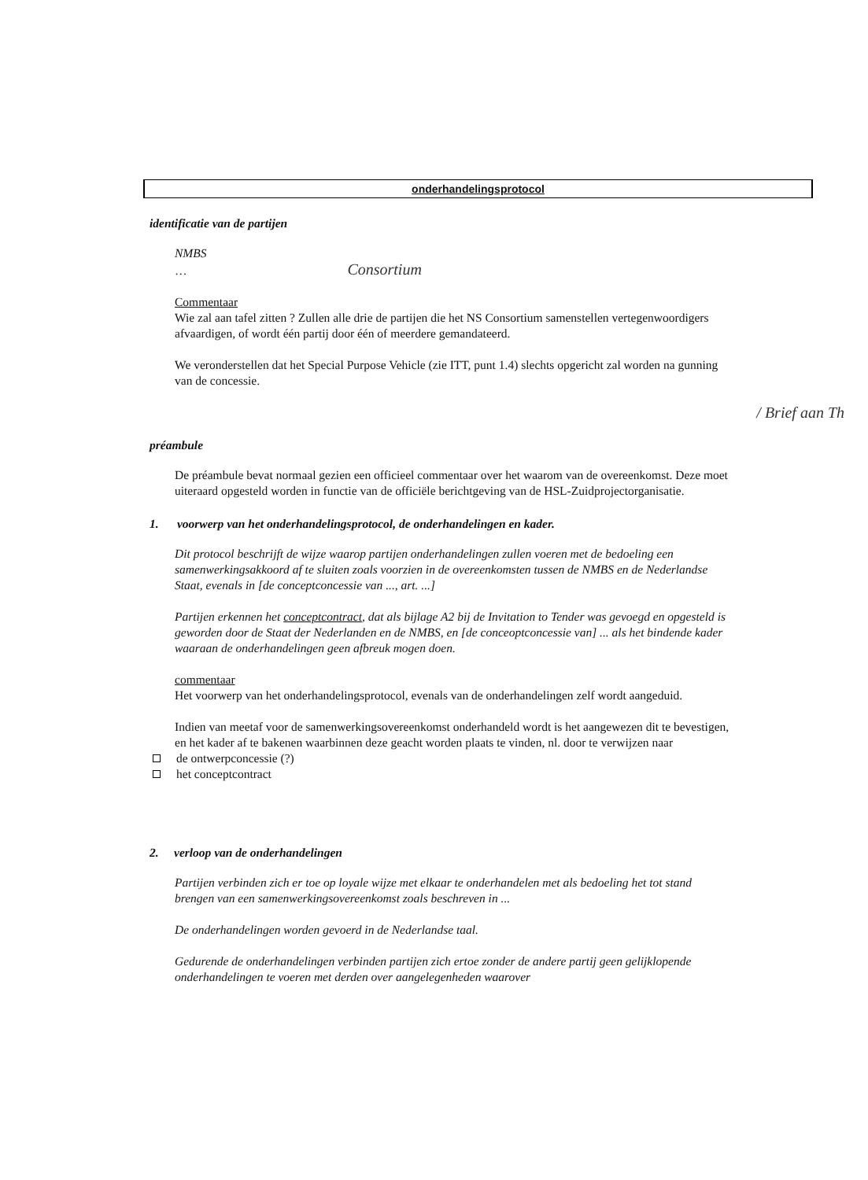onderhandelingsprotocol
identificatie van de partijen
NMBS
… Consortium
Commentaar
Wie zal aan tafel zitten ? Zullen alle drie de partijen die het NS Consortium samenstellen vertegenwoordigers afvaardigen, of wordt één partij door één of meerdere gemandateerd.
We veronderstellen dat het Special Purpose Vehicle (zie ITT, punt 1.4) slechts opgericht zal worden na gunning van de concessie.
/ Brief aan Th
préambule
De préambule bevat normaal gezien een officieel commentaar over het waarom van de overeenkomst. Deze moet uiteraard opgesteld worden in functie van de officiële berichtgeving van de HSL-Zuidprojectorganisatie.
1. voorwerp van het onderhandelingsprotocol, de onderhandelingen en kader.
Dit protocol beschrijft de wijze waarop partijen onderhandelingen zullen voeren met de bedoeling een samenwerkingsakkoord af te sluiten zoals voorzien in de overeenkomsten tussen de NMBS en de Nederlandse Staat, evenals in [de conceptconcessie van ..., art. ...]
Partijen erkennen het conceptcontract, dat als bijlage A2 bij de Invitation to Tender was gevoegd en opgesteld is geworden door de Staat der Nederlanden en de NMBS, en [de conceoptconcessie van] ... als het bindende kader waaraan de onderhandelingen geen afbreuk mogen doen.
commentaar
Het voorwerp van het onderhandelingsprotocol, evenals van de onderhandelingen zelf wordt aangeduid.
Indien van meetaf voor de samenwerkingsovereenkomst onderhandeld wordt is het aangewezen dit te bevestigen, en het kader af te bakenen waarbinnen deze geacht worden plaats te vinden, nl. door te verwijzen naar
de ontwerpconcessie (?)
het conceptcontract
2. verloop van de onderhandelingen
Partijen verbinden zich er toe op loyale wijze met elkaar te onderhandelen met als bedoeling het tot stand brengen van een samenwerkingsovereenkomst zoals beschreven in ...
De onderhandelingen worden gevoerd in de Nederlandse taal.
Gedurende de onderhandelingen verbinden partijen zich ertoe zonder de andere partij geen gelijklopende onderhandelingen te voeren met derden over aangelegenheden waarover